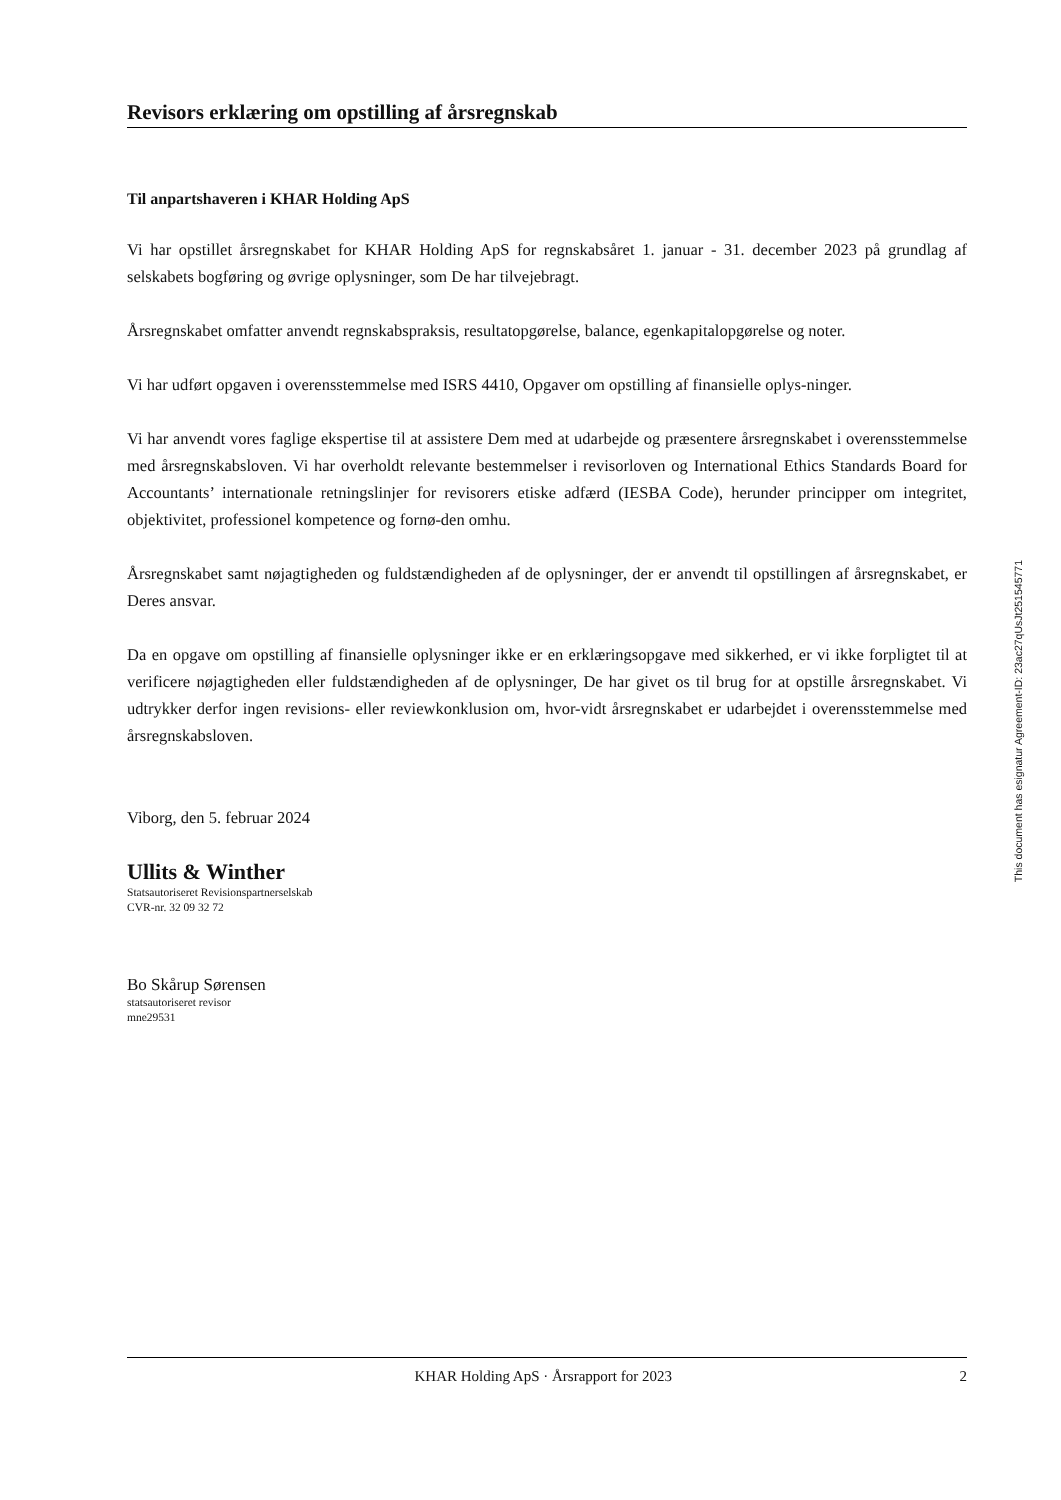Revisors erklæring om opstilling af årsregnskab
Til anpartshaveren i KHAR Holding ApS
Vi har opstillet årsregnskabet for KHAR Holding ApS for regnskabsåret 1. januar - 31. december 2023 på grundlag af selskabets bogføring og øvrige oplysninger, som De har tilvejebragt.
Årsregnskabet omfatter anvendt regnskabspraksis, resultatopgørelse, balance, egenkapitalopgørelse og noter.
Vi har udført opgaven i overensstemmelse med ISRS 4410, Opgaver om opstilling af finansielle oplys-ninger.
Vi har anvendt vores faglige ekspertise til at assistere Dem med at udarbejde og præsentere årsregnskabet i overensstemmelse med årsregnskabsloven. Vi har overholdt relevante bestemmelser i revisorloven og International Ethics Standards Board for Accountants’ internationale retningslinjer for revisorers etiske adfærd (IESBA Code), herunder principper om integritet, objektivitet, professionel kompetence og fornø-den omhu.
Årsregnskabet samt nøjagtigheden og fuldstændigheden af de oplysninger, der er anvendt til opstillingen af årsregnskabet, er Deres ansvar.
Da en opgave om opstilling af finansielle oplysninger ikke er en erklæringsopgave med sikkerhed, er vi ikke forpligtet til at verificere nøjagtigheden eller fuldstændigheden af de oplysninger, De har givet os til brug for at opstille årsregnskabet. Vi udtrykker derfor ingen revisions- eller reviewkonklusion om, hvor-vidt årsregnskabet er udarbejdet i overensstemmelse med årsregnskabsloven.
Viborg, den 5. februar 2024
Ullits & Winther
Statsautoriseret Revisionspartnerselskab
CVR-nr. 32 09 32 72
Bo Skårup Sørensen
statsautoriseret revisor
mne29531
This document has esignatur Agreement-ID: 23ac27qUsJt251545771
KHAR Holding ApS · Årsrapport for 2023 2